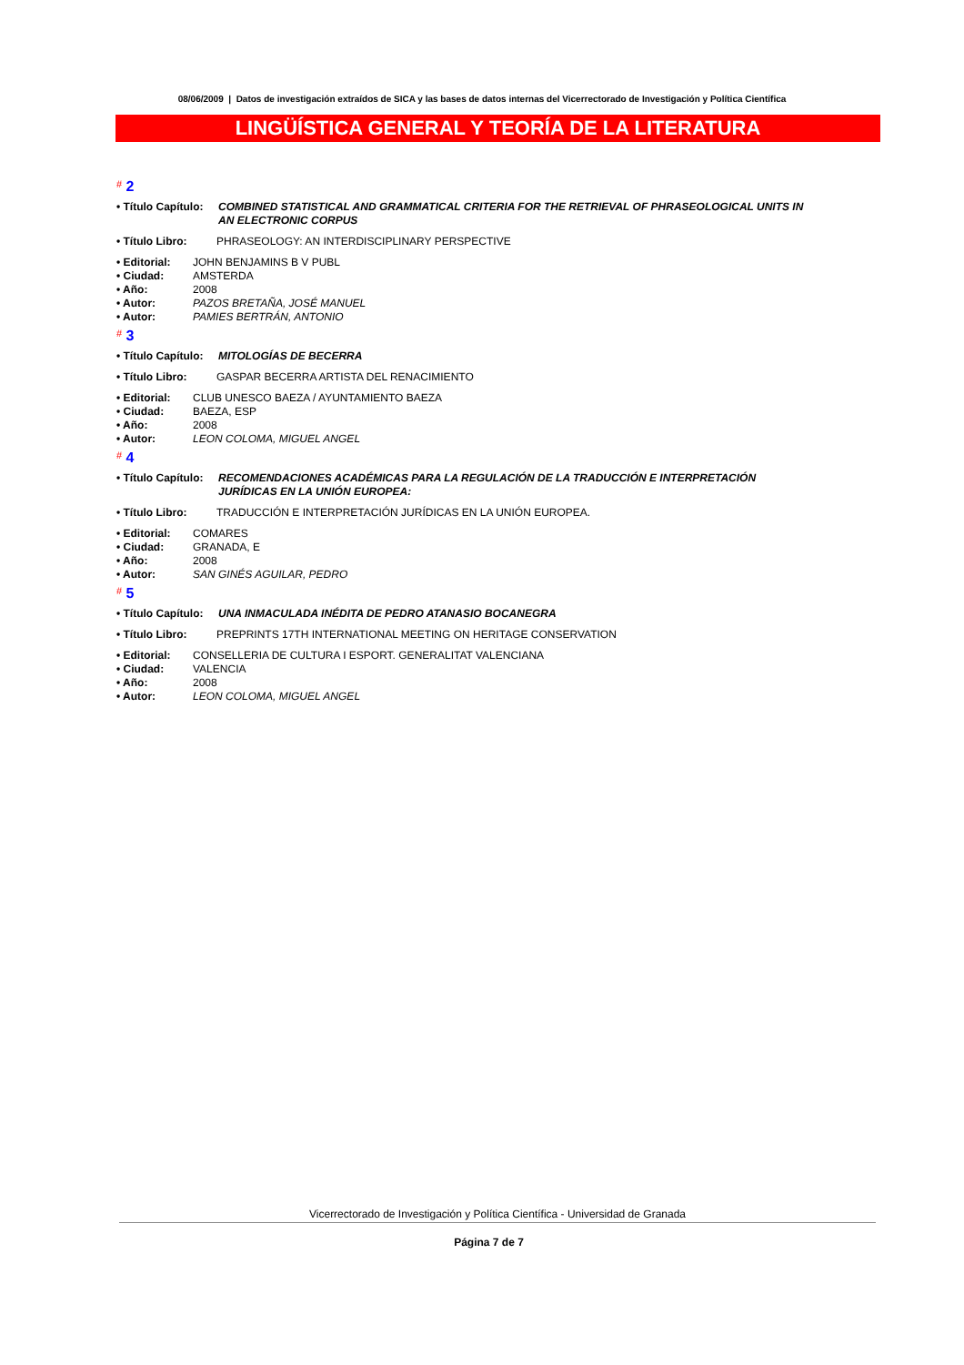08/06/2009 | Datos de investigación extraídos de SICA y las bases de datos internas del Vicerrectorado de Investigación y Política Científica
LINGÜÍSTICA GENERAL Y TEORÍA DE LA LITERATURA
# 2
• Título Capítulo:
COMBINED STATISTICAL AND GRAMMATICAL CRITERIA FOR THE RETRIEVAL OF PHRASEOLOGICAL UNITS IN AN ELECTRONIC CORPUS
• Título Libro: PHRASEOLOGY: AN INTERDISCIPLINARY PERSPECTIVE
• Editorial:
JOHN BENJAMINS B V PUBL
• Ciudad: AMSTERDA
• Año: 2008
• Autor: PAZOS BRETAÑA, JOSÉ MANUEL
• Autor: PAMIES BERTRÁN, ANTONIO
# 3
• Título Capítulo:
MITOLOGÍAS DE BECERRA
• Título Libro: GASPAR BECERRA ARTISTA DEL RENACIMIENTO
• Editorial:
CLUB UNESCO BAEZA / AYUNTAMIENTO BAEZA
• Ciudad: BAEZA, ESP
• Año: 2008
• Autor: LEON COLOMA, MIGUEL ANGEL
# 4
• Título Capítulo:
RECOMENDACIONES ACADÉMICAS PARA LA REGULACIÓN DE LA TRADUCCIÓN E INTERPRETACIÓN JURÍDICAS EN LA UNIÓN EUROPEA:
• Título Libro: TRADUCCIÓN E INTERPRETACIÓN JURÍDICAS EN LA UNIÓN EUROPEA.
• Editorial:
COMARES
• Ciudad: GRANADA, E
• Año: 2008
• Autor: SAN GINÉS AGUILAR, PEDRO
# 5
• Título Capítulo:
UNA INMACULADA INÉDITA DE PEDRO ATANASIO BOCANEGRA
• Título Libro: PREPRINTS 17TH INTERNATIONAL MEETING ON HERITAGE CONSERVATION
• Editorial:
CONSELLERIA DE CULTURA I ESPORT. GENERALITAT VALENCIANA
• Ciudad: VALENCIA
• Año: 2008
• Autor: LEON COLOMA, MIGUEL ANGEL
Vicerrectorado de Investigación y Política Científica - Universidad de Granada
Página 7 de 7